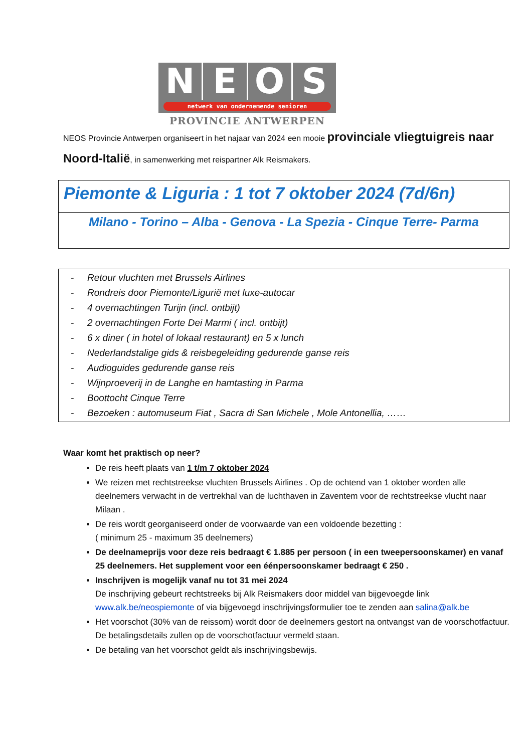N E O S
netwerk van ondernemende senioren
PROVINCIE ANTWERPEN
NEOS Provincie Antwerpen organiseert in het najaar van 2024 een mooie provinciale vliegtuigreis naar Noord-Italië, in samenwerking met reispartner Alk Reismakers.
Piemonte & Liguria : 1 tot 7 oktober 2024 (7d/6n)
Milano - Torino – Alba - Genova - La Spezia - Cinque Terre- Parma
- Retour vluchten met Brussels Airlines
- Rondreis door Piemonte/Ligurië met luxe-autocar
- 4 overnachtingen Turijn (incl. ontbijt)
- 2 overnachtingen Forte Dei Marmi ( incl. ontbijt)
- 6 x diner ( in hotel of lokaal restaurant) en 5 x lunch
- Nederlandstalige gids & reisbegeleiding gedurende ganse reis
- Audioguides gedurende ganse reis
- Wijnproeverij in de Langhe en hamtasting in Parma
- Boottocht Cinque Terre
- Bezoeken : automuseum Fiat , Sacra di San Michele , Mole Antonellia, ……
Waar komt het praktisch op neer?
De reis heeft plaats van 1 t/m 7 oktober 2024
We reizen met rechtstreekse vluchten Brussels Airlines . Op de ochtend van 1 oktober worden alle deelnemers verwacht in de vertrekhal van de luchthaven in Zaventem voor de rechtstreekse vlucht naar Milaan .
De reis wordt georganiseerd onder de voorwaarde van een voldoende bezetting :
( minimum 25 - maximum 35 deelnemers)
De deelnameprijs voor deze reis bedraagt € 1.885 per persoon ( in een tweepersoonskamer) en vanaf 25 deelnemers. Het supplement voor een éénpersoonskamer bedraagt € 250 .
Inschrijven is mogelijk vanaf nu tot 31 mei 2024
De inschrijving gebeurt rechtstreeks bij Alk Reismakers door middel van bijgevoegde link www.alk.be/neospiemonte of via bijgevoegd inschrijvingsformulier toe te zenden aan salina@alk.be
Het voorschot (30% van de reissom) wordt door de deelnemers gestort na ontvangst van de voorschotfactuur. De betalingsdetails zullen op de voorschotfactuur vermeld staan.
De betaling van het voorschot geldt als inschrijvingsbewijs.